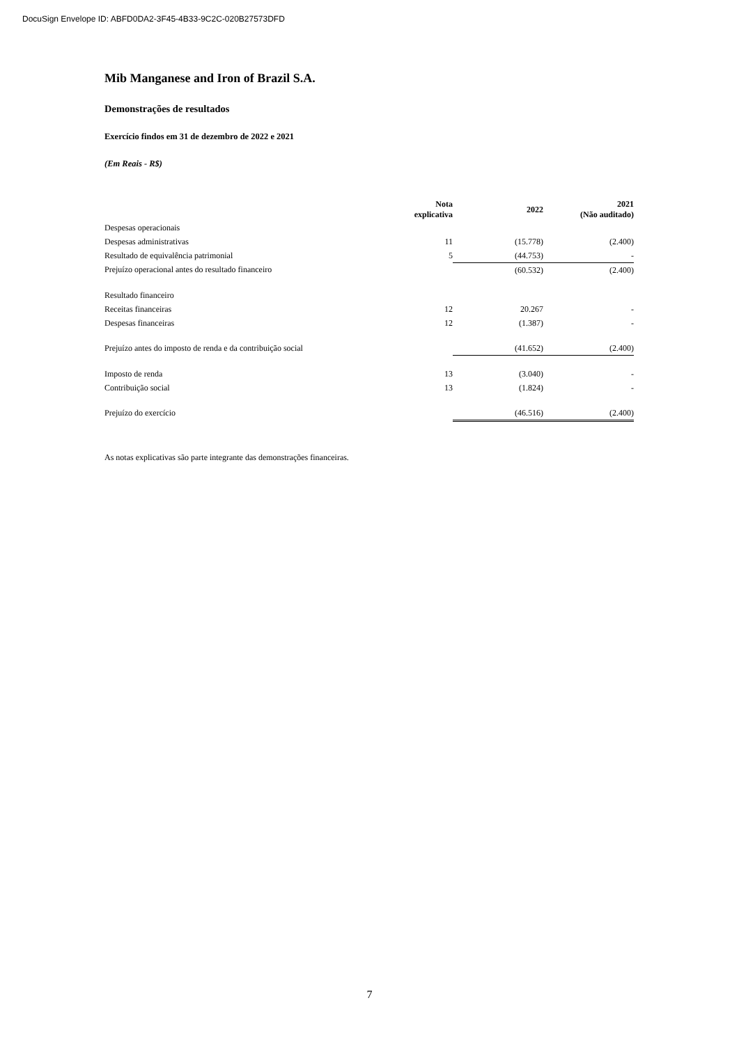DocuSign Envelope ID: ABFD0DA2-3F45-4B33-9C2C-020B27573DFD
Mib Manganese and Iron of Brazil S.A.
Demonstrações de resultados
Exercício findos em 31 de dezembro de 2022 e 2021
(Em Reais - R$)
| | Nota explicativa | 2022 | 2021 (Não auditado) |
| --- | --- | --- | --- |
| Despesas operacionais | | | |
| Despesas administrativas | 11 | (15.778) | (2.400) |
| Resultado de equivalência patrimonial | 5 | (44.753) | - |
| Prejuízo operacional antes do resultado financeiro | | (60.532) | (2.400) |
| Resultado financeiro | | | |
| Receitas financeiras | 12 | 20.267 | - |
| Despesas financeiras | 12 | (1.387) | - |
| Prejuízo antes do imposto de renda e da contribuição social | | (41.652) | (2.400) |
| Imposto de renda | 13 | (3.040) | - |
| Contribuição social | 13 | (1.824) | - |
| Prejuízo do exercício | | (46.516) | (2.400) |
As notas explicativas são parte integrante das demonstrações financeiras.
7